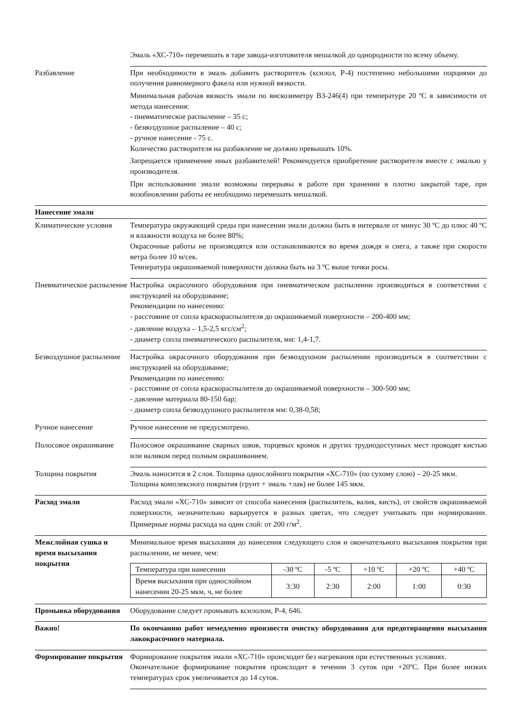Эмаль «ХС-710» перемешать в таре завода-изготовителя мешалкой до однородности по всему объему.
Разбавление При необходимости в эмаль добавить растворитель (ксилол, Р-4) постепенно небольшими порциями до получения равномерного факела или нужной вязкости.
Минимальная рабочая вязкость эмали по вискозиметру ВЗ-246(4) при температуре 20 ºС в зависимости от метода нанесения:
- пневматическое распыление – 35 с;
- безвоздушное распыление – 40 с;
- ручное нанесение - 75 с.
Количество растворителя на разбавление не должно превышать 10%.
Запрещается применение иных разбавителей! Рекомендуется приобретение растворителя вместе с эмалью у производителя.
При использовании эмали возможны перерывы в работе при хранении в плотно закрытой таре, при возобновлении работы ее необходимо перемешать мешалкой.
Нанесение эмали
Климатические условия Температура окружающей среды при нанесении эмали должна быть в интервале от минус 30 ºС до плюс 40 ºС и влажности воздуха не более 80%;
Окрасочные работы не производятся или останавливаются во время дождя и снега, а также при скорости ветра более 10 м/сек.
Температура окрашиваемой поверхности должна быть на 3 ºС выше точки росы.
Пневматическое распыление
Настройка окрасочного оборудования при пневматическом распылении производиться в соответствии с инструкцией на оборудование;
Рекомендации по нанесению:
- расстояние от сопла краскораспылителя до окрашиваемой поверхности – 200-400 мм;
- давление воздуха – 1,5-2,5 кгс/см<sup>2</sup>;
- диаметр сопла пневматического распылителя, мм: 1,4-1,7.
Безвоздушное распыление
Настройка окрасочного оборудования при безвоздушном распылении производиться в соответствии с инструкцией на оборудование;
Рекомендации по нанесению:
- расстояние от сопла краскораспылителя до окрашиваемой поверхности – 300-500 мм;
- давление материала 80-150 бар;
- диаметр сопла безвоздушного распылителя мм: 0,38-0,58;
Ручное нанесение Ручное нанесение не предусмотрено.
Полосовое окрашивание Полосовое окрашивание сварных швов, торцевых кромок и других труднодоступных мест проводят кистью или валиком перед полным окрашиванием.
Толщина покрытия Эмаль наносится в 2 слоя. Толщина однослойного покрытия «ХС-710» (по сухому слою) – 20-25 мкм.
Толщина комплексного покрытия (грунт + эмаль +лак) не более 145 мкм.
Расход эмали Расход эмали «ХС-710» зависит от способа нанесения (распылитель, валик, кисть), от свойств окрашиваемой поверхности, незначительно варьируется в разных цветах, что следует учитывать при нормировании. Примерные нормы расхода на один слой: от 200 г/м<sup>2</sup>.
Межслойная сушка и время высыхания покрытия
Минимальное время высыхания до нанесения следующего слоя и окончательного высыхания покрытия при распылении, не менее, чем:
| Температура при нанесении | -30 ºС | -5 ºС | +10 ºС | +20 ºС | +40 ºС |
| Время высыхания при однослойном нанесении 20-25 мкм, ч, не более | 3:30 | 2:30 | 2:00 | 1:00 | 0:30 |
Промывка оборудования Оборудование следует промывать ксилолом, Р-4, 646.
Важно! По окончанию работ немедленно произвести очистку оборудования для предотвращения высыхания лакокрасочного материала.
Формирование покрытия Формирование покрытия эмали «ХС-710» происходит без нагревания при естественных условиях.
Окончательное формирование покрытия происходит в течении 3 суток при +20ºС. При более низких температурах срок увеличивается до 14 суток.